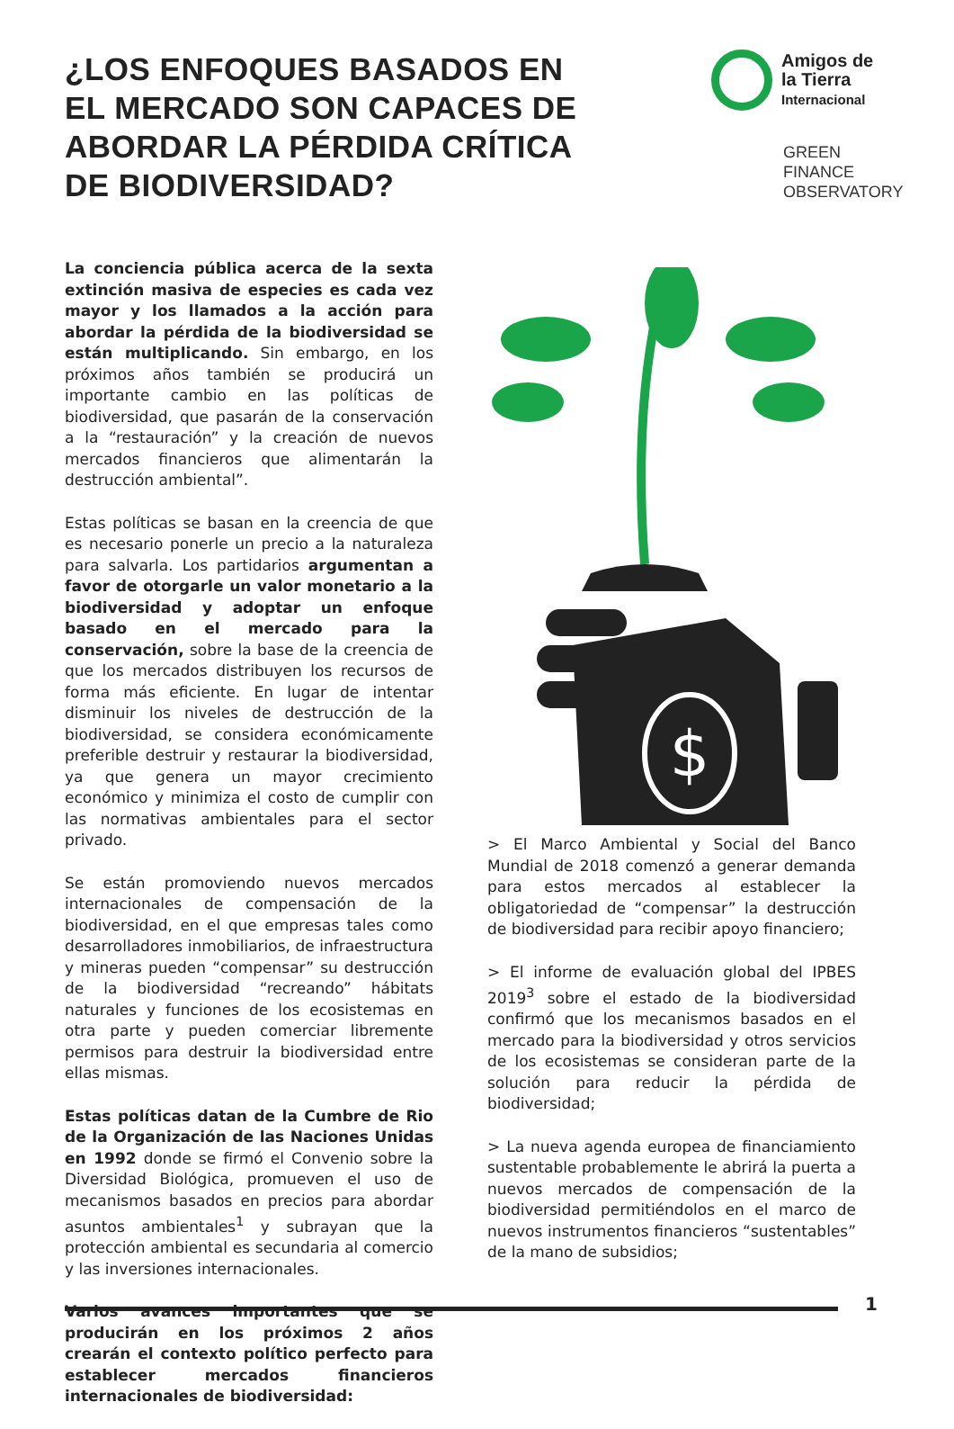¿LOS ENFOQUES BASADOS EN EL MERCADO SON CAPACES DE ABORDAR LA PÉRDIDA CRÍTICA DE BIODIVERSIDAD?
Amigos de
la Tierra
Internacional
GREEN
FINANCE
OBSERVATORY
La conciencia pública acerca de la sexta extinción masiva de especies es cada vez mayor y los llamados a la acción para abordar la pérdida de la biodiversidad se están multiplicando. Sin embargo, en los próximos años también se producirá un importante cambio en las políticas de biodiversidad, que pasarán de la conservación a la “restauración” y la creación de nuevos mercados financieros que alimentarán la destrucción ambiental”.
Estas políticas se basan en la creencia de que es necesario ponerle un precio a la naturaleza para salvarla. Los partidarios argumentan a favor de otorgarle un valor monetario a la biodiversidad y adoptar un enfoque basado en el mercado para la conservación, sobre la base de la creencia de que los mercados distribuyen los recursos de forma más eficiente. En lugar de intentar disminuir los niveles de destrucción de la biodiversidad, se considera económicamente preferible destruir y restaurar la biodiversidad, ya que genera un mayor crecimiento económico y minimiza el costo de cumplir con las normativas ambientales para el sector privado.
Se están promoviendo nuevos mercados internacionales de compensación de la biodiversidad, en el que empresas tales como desarrolladores inmobiliarios, de infraestructura y mineras pueden “compensar” su destrucción de la biodiversidad “recreando” hábitats naturales y funciones de los ecosistemas en otra parte y pueden comerciar libremente permisos para destruir la biodiversidad entre ellas mismas.
Estas políticas datan de la Cumbre de Rio de la Organización de las Naciones Unidas en 1992 donde se firmó el Convenio sobre la Diversidad Biológica, promueven el uso de mecanismos basados en precios para abordar asuntos ambientales<sup>1</sup> y subrayan que la protección ambiental es secundaria al comercio y las inversiones internacionales.
Varios avances importantes que se producirán en los próximos 2 años crearán el contexto político perfecto para establecer mercados financieros internacionales de biodiversidad:
$
> El Marco Ambiental y Social del Banco Mundial de 2018 comenzó a generar demanda para estos mercados al establecer la obligatoriedad de “compensar” la destrucción de biodiversidad para recibir apoyo financiero;
> El informe de evaluación global del IPBES 2019<sup>3</sup> sobre el estado de la biodiversidad confirmó que los mecanismos basados en el mercado para la biodiversidad y otros servicios de los ecosistemas se consideran parte de la solución para reducir la pérdida de biodiversidad;
> La nueva agenda europea de financiamiento sustentable probablemente le abrirá la puerta a nuevos mercados de compensación de la biodiversidad permitiéndolos en el marco de nuevos instrumentos financieros “sustentables” de la mano de subsidios;
1